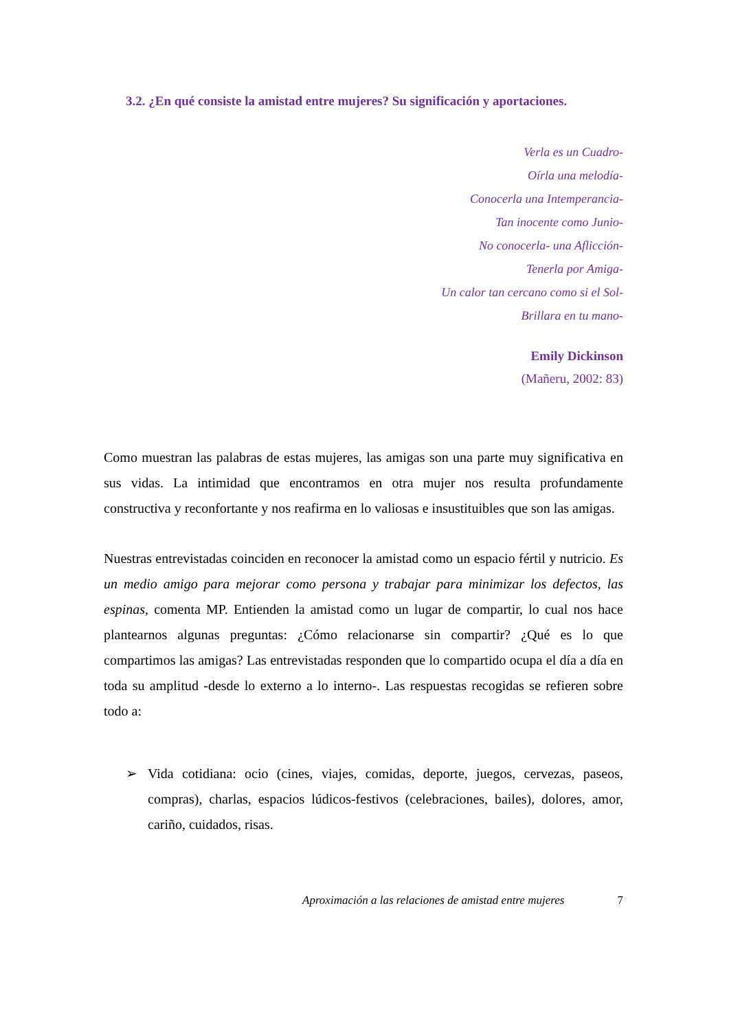3.2. ¿En qué consiste la amistad entre mujeres? Su significación y aportaciones.
Verla es un Cuadro-
Oírla una melodía-
Conocerla una Intemperancia-
Tan inocente como Junio-
No conocerla- una Aflicción-
Tenerla por Amiga-
Un calor tan cercano como si el Sol-
Brillara en tu mano-
Emily Dickinson
(Mañeru, 2002: 83)
Como muestran las palabras de estas mujeres, las amigas son una parte muy significativa en sus vidas. La intimidad que encontramos en otra mujer nos resulta profundamente constructiva y reconfortante y nos reafirma en lo valiosas e insustituibles que son las amigas.
Nuestras entrevistadas coinciden en reconocer la amistad como un espacio fértil y nutricio. Es un medio amigo para mejorar como persona y trabajar para minimizar los defectos, las espinas, comenta MP. Entienden la amistad como un lugar de compartir, lo cual nos hace plantearnos algunas preguntas: ¿Cómo relacionarse sin compartir? ¿Qué es lo que compartimos las amigas? Las entrevistadas responden que lo compartido ocupa el día a día en toda su amplitud -desde lo externo a lo interno-. Las respuestas recogidas se refieren sobre todo a:
➢ Vida cotidiana: ocio (cines, viajes, comidas, deporte, juegos, cervezas, paseos, compras), charlas, espacios lúdicos-festivos (celebraciones, bailes), dolores, amor, cariño, cuidados, risas.
Aproximación a las relaciones de amistad entre mujeres 7